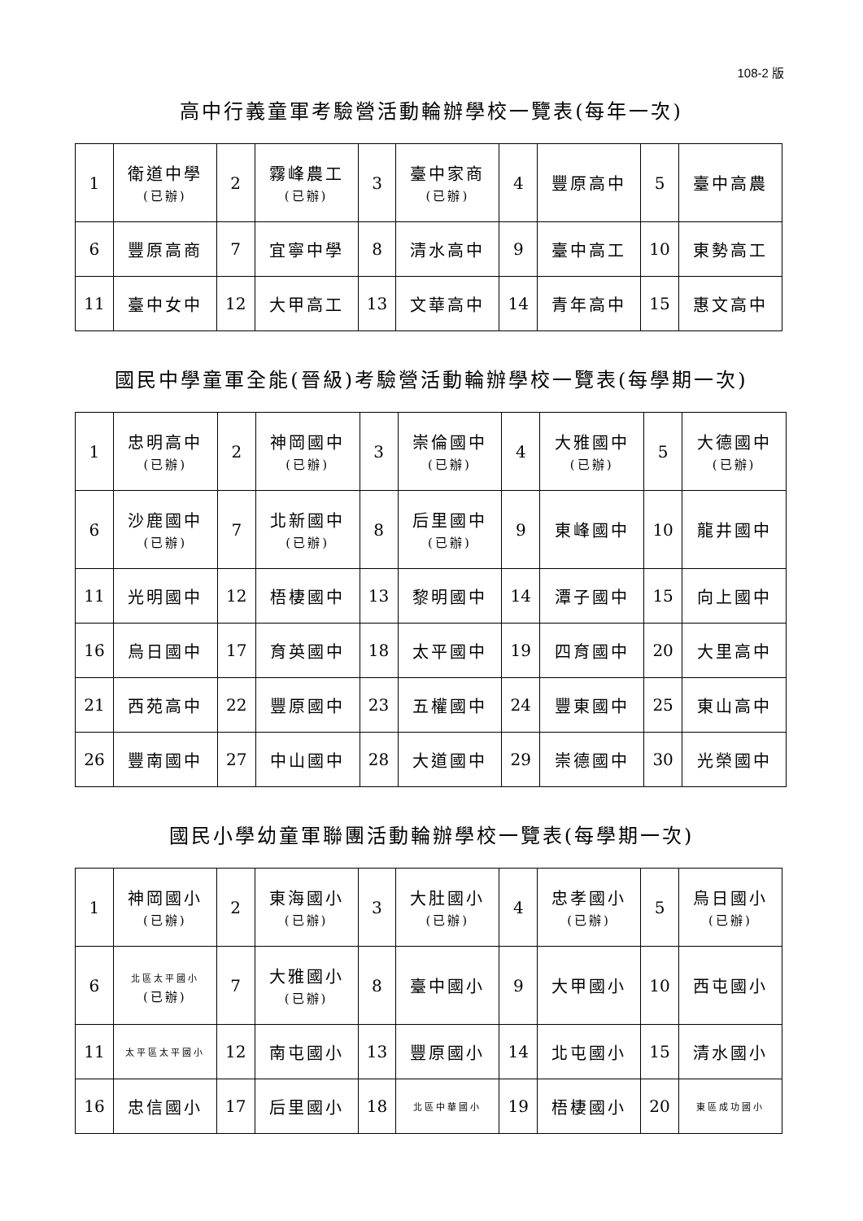108-2 版
高中行義童軍考驗營活動輪辦學校一覽表(每年一次)
| 1 | 衛道中學 (已辦) | 2 | 霧峰農工 (已辦) | 3 | 臺中家商 (已辦) | 4 | 豐原高中 | 5 | 臺中高農 |
| 6 | 豐原高商 | 7 | 宜寧中學 | 8 | 清水高中 | 9 | 臺中高工 | 10 | 東勢高工 |
| 11 | 臺中女中 | 12 | 大甲高工 | 13 | 文華高中 | 14 | 青年高中 | 15 | 惠文高中 |
國民中學童軍全能(晉級)考驗營活動輪辦學校一覽表(每學期一次)
| 1 | 忠明高中 (已辦) | 2 | 神岡國中 (已辦) | 3 | 崇倫國中 (已辦) | 4 | 大雅國中 (已辦) | 5 | 大德國中 (已辦) |
| 6 | 沙鹿國中 (已辦) | 7 | 北新國中 (已辦) | 8 | 后里國中 (已辦) | 9 | 東峰國中 | 10 | 龍井國中 |
| 11 | 光明國中 | 12 | 梧棲國中 | 13 | 黎明國中 | 14 | 潭子國中 | 15 | 向上國中 |
| 16 | 烏日國中 | 17 | 育英國中 | 18 | 太平國中 | 19 | 四育國中 | 20 | 大里高中 |
| 21 | 西苑高中 | 22 | 豐原國中 | 23 | 五權國中 | 24 | 豐東國中 | 25 | 東山高中 |
| 26 | 豐南國中 | 27 | 中山國中 | 28 | 大道國中 | 29 | 崇德國中 | 30 | 光榮國中 |
國民小學幼童軍聯團活動輪辦學校一覽表(每學期一次)
| 1 | 神岡國小 (已辦) | 2 | 東海國小 (已辦) | 3 | 大肚國小 (已辦) | 4 | 忠孝國小 (已辦) | 5 | 烏日國小 (已辦) |
| 6 | 北區太平國小 (已辦) | 7 | 大雅國小 (已辦) | 8 | 臺中國小 | 9 | 大甲國小 | 10 | 西屯國小 |
| 11 | 太平區太平國小 | 12 | 南屯國小 | 13 | 豐原國小 | 14 | 北屯國小 | 15 | 清水國小 |
| 16 | 忠信國小 | 17 | 后里國小 | 18 | 北區中華國小 | 19 | 梧棲國小 | 20 | 東區成功國小 |